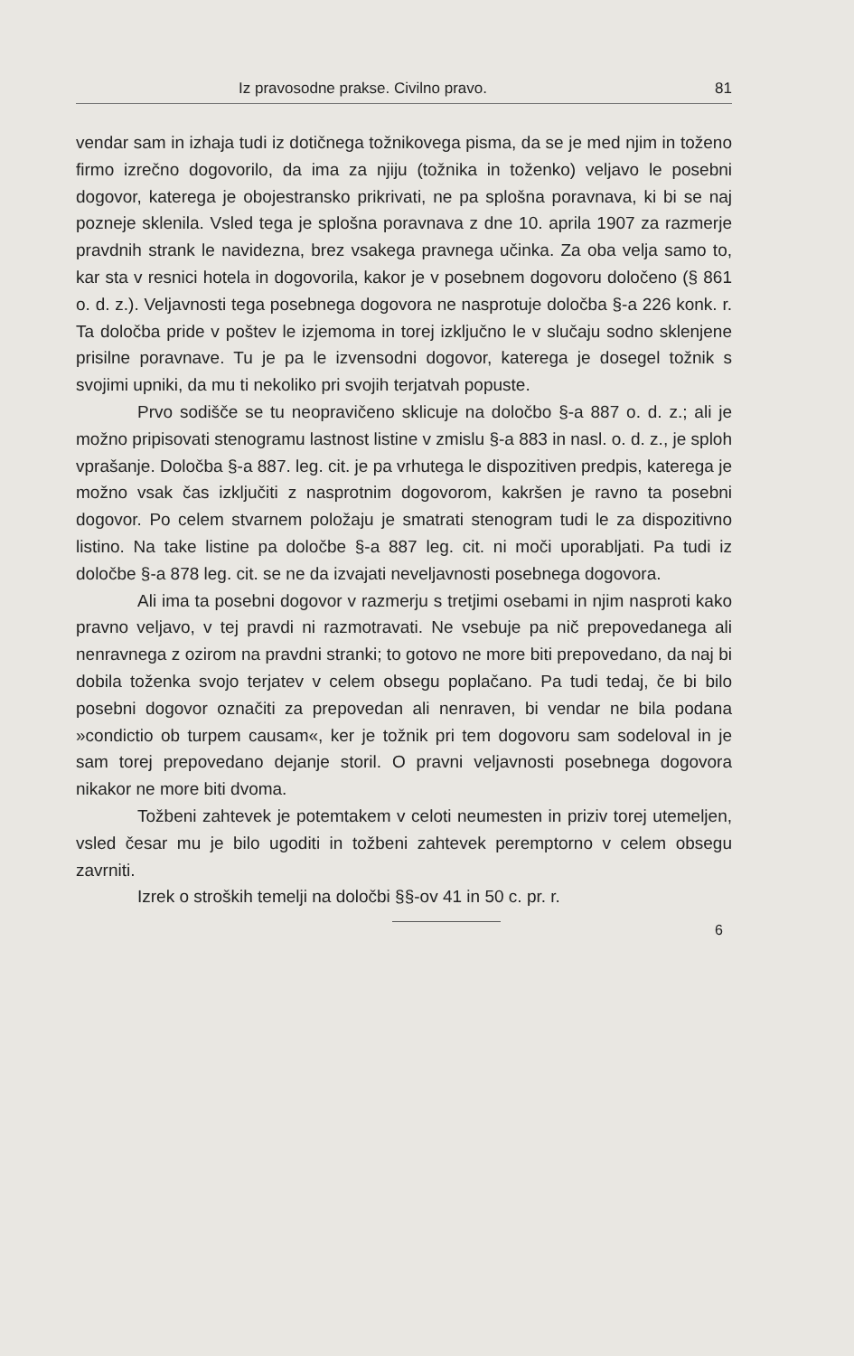Iz pravosodne prakse. Civilno pravo. 81
vendar sam in izhaja tudi iz dotičnega tožnikovega pisma, da se je med njim in toženo firmo izrečno dogovorilo, da ima za njiju (tožnika in toženko) veljavo le posebni dogovor, katerega je obojestransko prikrivati, ne pa splošna poravnava, ki bi se naj pozneje sklenila. Vsled tega je splošna poravnava z dne 10. aprila 1907 za razmerje pravdnih strank le navidezna, brez vsakega pravnega učinka. Za oba velja samo to, kar sta v resnici hotela in dogovorila, kakor je v posebnem dogovoru določeno (§ 861 o. d. z.). Veljavnosti tega posebnega dogovora ne nasprotuje določba §-a 226 konk. r. Ta določba pride v poštev le izjemoma in torej izključno le v slučaju sodno sklenjene prisilne poravnave. Tu je pa le izvensodni dogovor, katerega je dosegel tožnik s svojimi upniki, da mu ti nekoliko pri svojih terjatvah popuste.
Prvo sodišče se tu neopravičeno sklicuje na določbo §-a 887 o. d. z.; ali je možno pripisovati stenogramu lastnost listine v zmislu §-a 883 in nasl. o. d. z., je sploh vprašanje. Določba §-a 887. leg. cit. je pa vrhutega le dispozitiven predpis, katerega je možno vsak čas izključiti z nasprotnim dogovorom, kakršen je ravno ta posebni dogovor. Po celem stvarnem položaju je smatrati stenogram tudi le za dispozitivno listino. Na take listine pa določbe §-a 887 leg. cit. ni moči uporabljati. Pa tudi iz določbe §-a 878 leg. cit. se ne da izvajati neveljavnosti posebnega dogovora.
Ali ima ta posebni dogovor v razmerju s tretjimi osebami in njim nasproti kako pravno veljavo, v tej pravdi ni razmotravati. Ne vsebuje pa nič prepovedanega ali nenravnega z ozirom na pravdni stranki; to gotovo ne more biti prepovedano, da naj bi dobila toženka svojo terjatev v celem obsegu poplačano. Pa tudi tedaj, če bi bilo posebni dogovor označiti za prepovedan ali nenraven, bi vendar ne bila podana »condictio ob turpem causam«, ker je tožnik pri tem dogovoru sam sodeloval in je sam torej prepovedano dejanje storil. O pravni veljavnosti posebnega dogovora nikakor ne more biti dvoma.
Tožbeni zahtevek je potemtakem v celoti neumesten in priziv torej utemeljen, vsled česar mu je bilo ugoditi in tožbeni zahtevek peremptorno v celem obsegu zavrniti.
Izrek o stroških temelji na določbi §§-ov 41 in 50 c. pr. r.
6